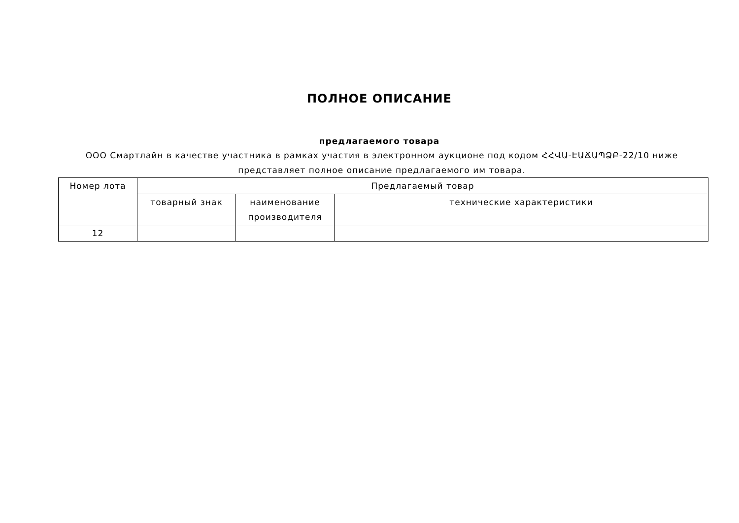ПОЛНОЕ ОПИСАНИЕ
предлагаемого товара
ООО Смартлайн в качестве участника в рамках участия в электронном аукционе под кодом ՀՀՎԱ-ԷԱՃԱՊՁԲ-22/10 ниже представляет полное описание предлагаемого им товара.
| Номер лота | Предлагаемый товар | | |
| --- | --- | --- | --- |
| | товарный знак | наименование производителя | технические характеристики |
| 12 | | | |